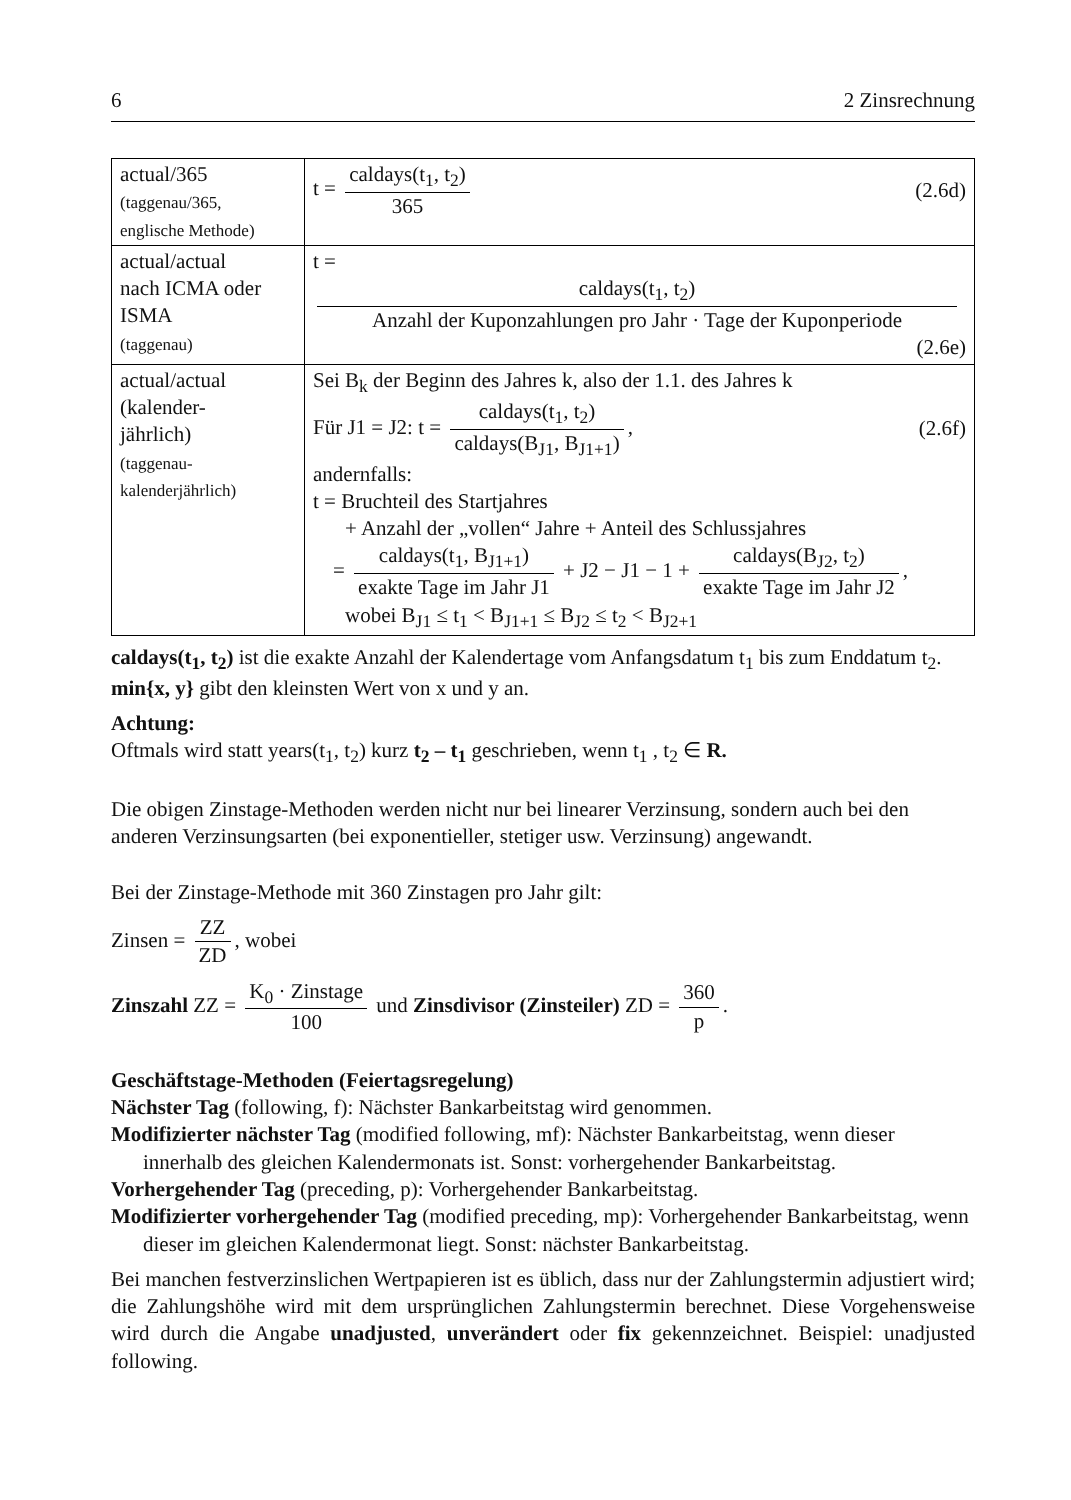6 2 Zinsrechnung
| actual/365 (taggenau/365, englische Methode) | t = caldays(t<sub>1</sub>, t<sub>2</sub>) 365 (2.6d) |
| actual/actual nach ICMA oder ISMA (taggenau) | t = caldays(t<sub>1</sub>, t<sub>2</sub>) Anzahl der Kuponzahlungen pro Jahr · Tage der Kuponperiode (2.6e) |
| actual/actual (kalender- jährlich) (taggenau- kalenderjährlich) | Sei B<sub>k</sub> der Beginn des Jahres k, also der 1.1. des Jahres k Für J1 = J2: t = caldays(t<sub>1</sub>, t<sub>2</sub>) caldays(B<sub>J1</sub>, B<sub>J1+1</sub>) , (2.6f) andernfalls: t = Bruchteil des Startjahres + Anzahl der „vollen“ Jahre + Anteil des Schlussjahres = caldays(t<sub>1</sub>, B<sub>J1+1</sub>) exakte Tage im Jahr J1 + J2 − J1 − 1 + caldays(B<sub>J2</sub>, t<sub>2</sub>) exakte Tage im Jahr J2 , wobei B<sub>J1</sub> ≤ t<sub>1</sub> < B<sub>J1+1</sub> ≤ B<sub>J2</sub> ≤ t<sub>2</sub> < B<sub>J2+1</sub> |
caldays(t<sub>1</sub>, t<sub>2</sub>) ist die exakte Anzahl der Kalendertage vom Anfangsdatum t<sub>1</sub> bis zum Enddatum t<sub>2</sub>. min{x, y} gibt den kleinsten Wert von x und y an.
Achtung:
Oftmals wird statt years(t<sub>1</sub>, t<sub>2</sub>) kurz t<sub>2</sub> – t<sub>1</sub> geschrieben, wenn t<sub>1</sub> , t<sub>2</sub> ∈ R.
Die obigen Zinstage-Methoden werden nicht nur bei linearer Verzinsung, sondern auch bei den anderen Verzinsungsarten (bei exponentieller, stetiger usw. Verzinsung) angewandt.
Bei der Zinstage-Methode mit 360 Zinstagen pro Jahr gilt:
Zinsen = ZZ ZD, wobei
Zinszahl ZZ = K<sub>0</sub> · Zinstage 100 und Zinsdivisor (Zinsteiler) ZD = 360 p.
Geschäftstage-Methoden (Feiertagsregelung)
Nächster Tag (following, f): Nächster Bankarbeitstag wird genommen.
Modifizierter nächster Tag (modified following, mf): Nächster Bankarbeitstag, wenn dieser innerhalb des gleichen Kalendermonats ist. Sonst: vorhergehender Bankarbeitstag.
Vorhergehender Tag (preceding, p): Vorhergehender Bankarbeitstag.
Modifizierter vorhergehender Tag (modified preceding, mp): Vorhergehender Bankarbeitstag, wenn dieser im gleichen Kalendermonat liegt. Sonst: nächster Bankarbeitstag.
Bei manchen festverzinslichen Wertpapieren ist es üblich, dass nur der Zahlungstermin adjustiert wird; die Zahlungshöhe wird mit dem ursprünglichen Zahlungstermin berechnet. Diese Vorgehensweise wird durch die Angabe unadjusted, unverändert oder fix gekennzeichnet. Beispiel: unadjusted following.